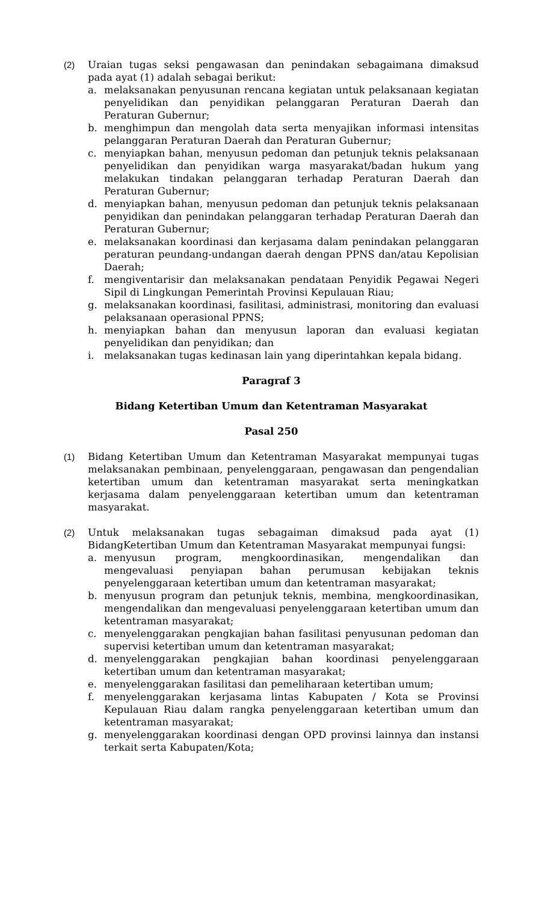(2) Uraian tugas seksi pengawasan dan penindakan sebagaimana dimaksud pada ayat (1) adalah sebagai berikut:
a. melaksanakan penyusunan rencana kegiatan untuk pelaksanaan kegiatan penyelidikan dan penyidikan pelanggaran Peraturan Daerah dan Peraturan Gubernur;
b. menghimpun dan mengolah data serta menyajikan informasi intensitas pelanggaran Peraturan Daerah dan Peraturan Gubernur;
c. menyiapkan bahan, menyusun pedoman dan petunjuk teknis pelaksanaan penyelidikan dan penyidikan warga masyarakat/badan hukum yang melakukan tindakan pelanggaran terhadap Peraturan Daerah dan Peraturan Gubernur;
d. menyiapkan bahan, menyusun pedoman dan petunjuk teknis pelaksanaan penyidikan dan penindakan pelanggaran terhadap Peraturan Daerah dan Peraturan Gubernur;
e. melaksanakan koordinasi dan kerjasama dalam penindakan pelanggaran peraturan peundang-undangan daerah dengan PPNS dan/atau Kepolisian Daerah;
f. mengiventarisir dan melaksanakan pendataan Penyidik Pegawai Negeri Sipil di Lingkungan Pemerintah Provinsi Kepulauan Riau;
g. melaksanakan koordinasi, fasilitasi, administrasi, monitoring dan evaluasi pelaksanaan operasional PPNS;
h. menyiapkan bahan dan menyusun laporan dan evaluasi kegiatan penyelidikan dan penyidikan; dan
i. melaksanakan tugas kedinasan lain yang diperintahkan kepala bidang.
Paragraf 3
Bidang Ketertiban Umum dan Ketentraman Masyarakat
Pasal 250
(1) Bidang Ketertiban Umum dan Ketentraman Masyarakat mempunyai tugas melaksanakan pembinaan, penyelenggaraan, pengawasan dan pengendalian ketertiban umum dan ketentraman masyarakat serta meningkatkan kerjasama dalam penyelenggaraan ketertiban umum dan ketentraman masyarakat.
(2) Untuk melaksanakan tugas sebagaiman dimaksud pada ayat (1) BidangKetertiban Umum dan Ketentraman Masyarakat mempunyai fungsi:
a. menyusun program, mengkoordinasikan, mengendalikan dan mengevaluasi penyiapan bahan perumusan kebijakan teknis penyelenggaraan ketertiban umum dan ketentraman masyarakat;
b. menyusun program dan petunjuk teknis, membina, mengkoordinasikan, mengendalikan dan mengevaluasi penyelenggaraan ketertiban umum dan ketentraman masyarakat;
c. menyelenggarakan pengkajian bahan fasilitasi penyusunan pedoman dan supervisi ketertiban umum dan ketentraman masyarakat;
d. menyelenggarakan pengkajian bahan koordinasi penyelenggaraan ketertiban umum dan ketentraman masyarakat;
e. menyelenggarakan fasilitasi dan pemeliharaan ketertiban umum;
f. menyelenggarakan kerjasama lintas Kabupaten / Kota se Provinsi Kepulauan Riau dalam rangka penyelenggaraan ketertiban umum dan ketentraman masyarakat;
g. menyelenggarakan koordinasi dengan OPD provinsi lainnya dan instansi terkait serta Kabupaten/Kota;